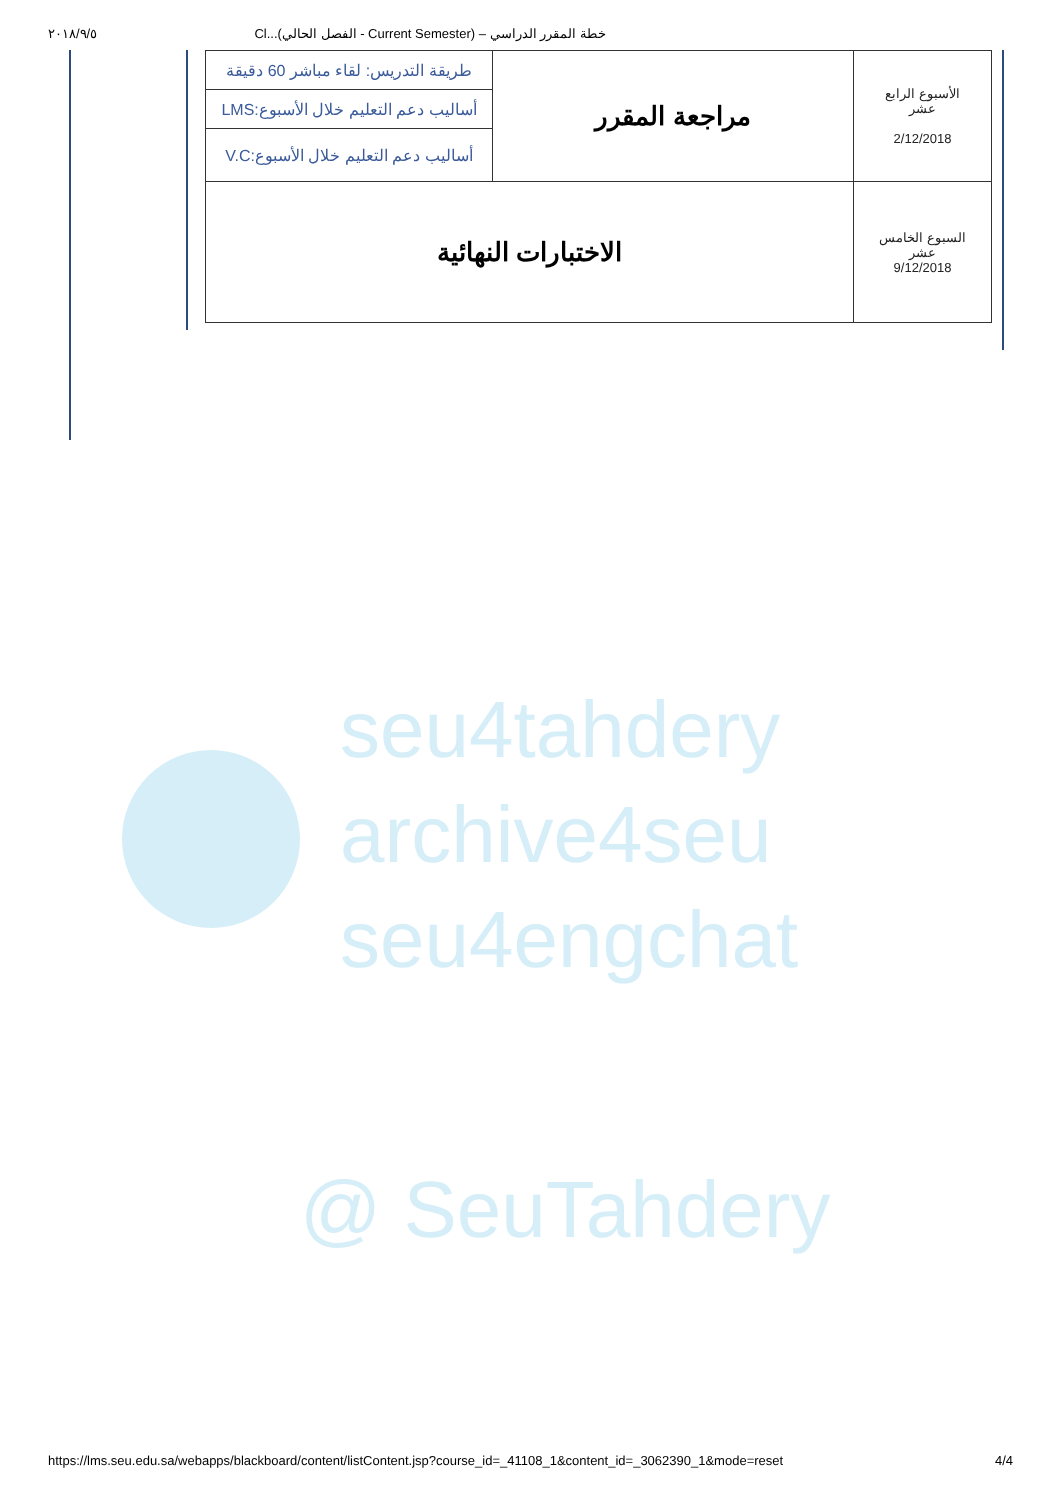٢٠١٨/٩/٥ Cl...(الفصل الحالي - Current Semester) – خطة المقرر الدراسي
| الأسبوع الرابع عشر 2/12/2018 | مراجعة المقرر | طريقة التدريس: لقاء مباشر 60 دقيقة |
| | | أساليب دعم التعليم خلال الأسبوع:LMS |
| | | أساليب دعم التعليم خلال الأسبوع:V.C |
| السبوع الخامس عشر 9/12/2018 | الاختبارات النهائية | |
seu4tahdery
archive4seu
seu4engchat
@ SeuTahdery
https://lms.seu.edu.sa/webapps/blackboard/content/listContent.jsp?course_id=_41108_1&content_id=_3062390_1&mode=reset 4/4